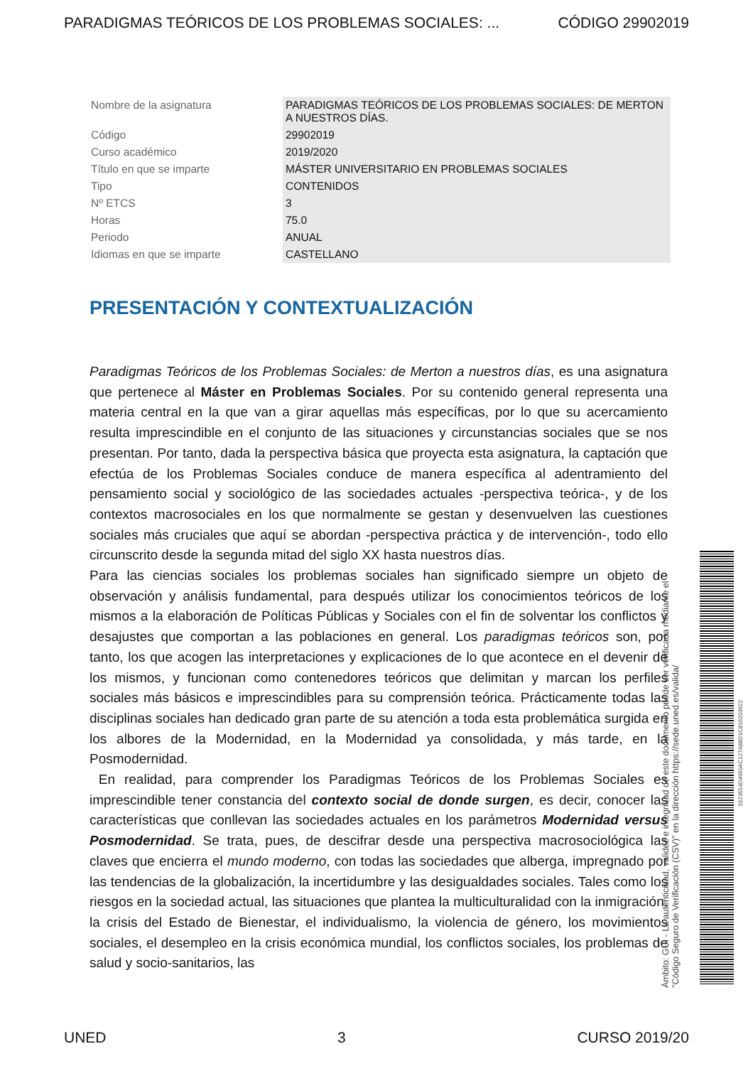PARADIGMAS TEÓRICOS DE LOS PROBLEMAS SOCIALES: ... CÓDIGO 29902019
| Nombre de la asignatura | PARADIGMAS TEÓRICOS DE LOS PROBLEMAS SOCIALES: DE MERTON A NUESTROS DÍAS. |
| Código | 29902019 |
| Curso académico | 2019/2020 |
| Título en que se imparte | MÁSTER UNIVERSITARIO EN PROBLEMAS SOCIALES |
| Tipo | CONTENIDOS |
| Nº ETCS | 3 |
| Horas | 75.0 |
| Periodo | ANUAL |
| Idiomas en que se imparte | CASTELLANO |
PRESENTACIÓN Y CONTEXTUALIZACIÓN
Paradigmas Teóricos de los Problemas Sociales: de Merton a nuestros días, es una asignatura que pertenece al Máster en Problemas Sociales. Por su contenido general representa una materia central en la que van a girar aquellas más específicas, por lo que su acercamiento resulta imprescindible en el conjunto de las situaciones y circunstancias sociales que se nos presentan. Por tanto, dada la perspectiva básica que proyecta esta asignatura, la captación que efectúa de los Problemas Sociales conduce de manera específica al adentramiento del pensamiento social y sociológico de las sociedades actuales -perspectiva teórica-, y de los contextos macrosociales en los que normalmente se gestan y desenvuelven las cuestiones sociales más cruciales que aquí se abordan -perspectiva práctica y de intervención-, todo ello circunscrito desde la segunda mitad del siglo XX hasta nuestros días.
Para las ciencias sociales los problemas sociales han significado siempre un objeto de observación y análisis fundamental, para después utilizar los conocimientos teóricos de los mismos a la elaboración de Políticas Públicas y Sociales con el fin de solventar los conflictos y desajustes que comportan a las poblaciones en general. Los paradigmas teóricos son, por tanto, los que acogen las interpretaciones y explicaciones de lo que acontece en el devenir de los mismos, y funcionan como contenedores teóricos que delimitan y marcan los perfiles sociales más básicos e imprescindibles para su comprensión teórica. Prácticamente todas las disciplinas sociales han dedicado gran parte de su atención a toda esta problemática surgida en los albores de la Modernidad, en la Modernidad ya consolidada, y más tarde, en la Posmodernidad.
En realidad, para comprender los Paradigmas Teóricos de los Problemas Sociales es imprescindible tener constancia del contexto social de donde surgen, es decir, conocer las características que conllevan las sociedades actuales en los parámetros Modernidad versus Posmodernidad. Se trata, pues, de descifrar desde una perspectiva macrosociológica las claves que encierra el mundo moderno, con todas las sociedades que alberga, impregnado por las tendencias de la globalización, la incertidumbre y las desigualdades sociales. Tales como los riesgos en la sociedad actual, las situaciones que plantea la multiculturalidad con la inmigración, la crisis del Estado de Bienestar, el individualismo, la violencia de género, los movimientos sociales, el desempleo en la crisis económica mundial, los conflictos sociales, los problemas de salud y socio-sanitarios, las
Ámbito: GUI - La autenticidad, validez e integridad de este documento puede ser verificada mediante el "Código Seguro de Verificación (CSV)" en la dirección https://sede.uned.es/valida/
5523554D4950AC127A88D1C816203622
UNED 3 CURSO 2019/20